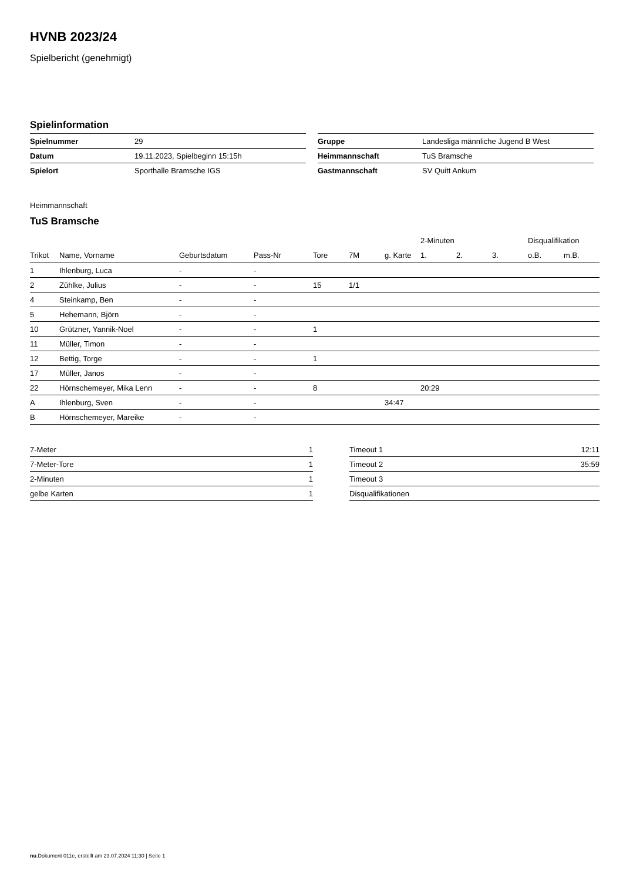HVNB 2023/24
Spielbericht (genehmigt)
Spielinformation
| Spielnummer | 29 |
| Datum | 19.11.2023, Spielbeginn 15:15h |
| Spielort | Sporthalle Bramsche IGS |
| Gruppe | Landesliga männliche Jugend B West |
| Heimmannschaft | TuS Bramsche |
| Gastmannschaft | SV Quitt Ankum |
Heimmannschaft
TuS Bramsche
| | | | | | | | 2-Minuten | | | Disqualifikation | |
| --- | --- | --- | --- | --- | --- | --- | --- | --- | --- | --- | --- |
| Trikot | Name, Vorname | Geburtsdatum | Pass-Nr | Tore | 7M | g. Karte | 1. | 2. | 3. | o.B. | m.B. |
| 1 | Ihlenburg, Luca | - | - | | | | | | | | |
| 2 | Zühlke, Julius | - | - | 15 | 1/1 | | | | | | |
| 4 | Steinkamp, Ben | - | - | | | | | | | | |
| 5 | Hehemann, Björn | - | - | | | | | | | | |
| 10 | Grützner, Yannik-Noel | - | - | 1 | | | | | | | |
| 11 | Müller, Timon | - | - | | | | | | | | |
| 12 | Bettig, Torge | - | - | 1 | | | | | | | |
| 17 | Müller, Janos | - | - | | | | | | | | |
| 22 | Hörnschemeyer, Mika Lenn | - | - | 8 | | | 20:29 | | | | |
| A | Ihlenburg, Sven | - | - | | | 34:47 | | | | | |
| B | Hörnschemeyer, Mareike | - | - | | | | | | | | |
| 7-Meter | 1 |
| 7-Meter-Tore | 1 |
| 2-Minuten | 1 |
| gelbe Karten | 1 |
| Timeout 1 | 12:11 |
| Timeout 2 | 35:59 |
| Timeout 3 | |
| Disqualifikationen | |
nu.Dokument 011e, erstellt am 23.07.2024 11:30 | Seite 1